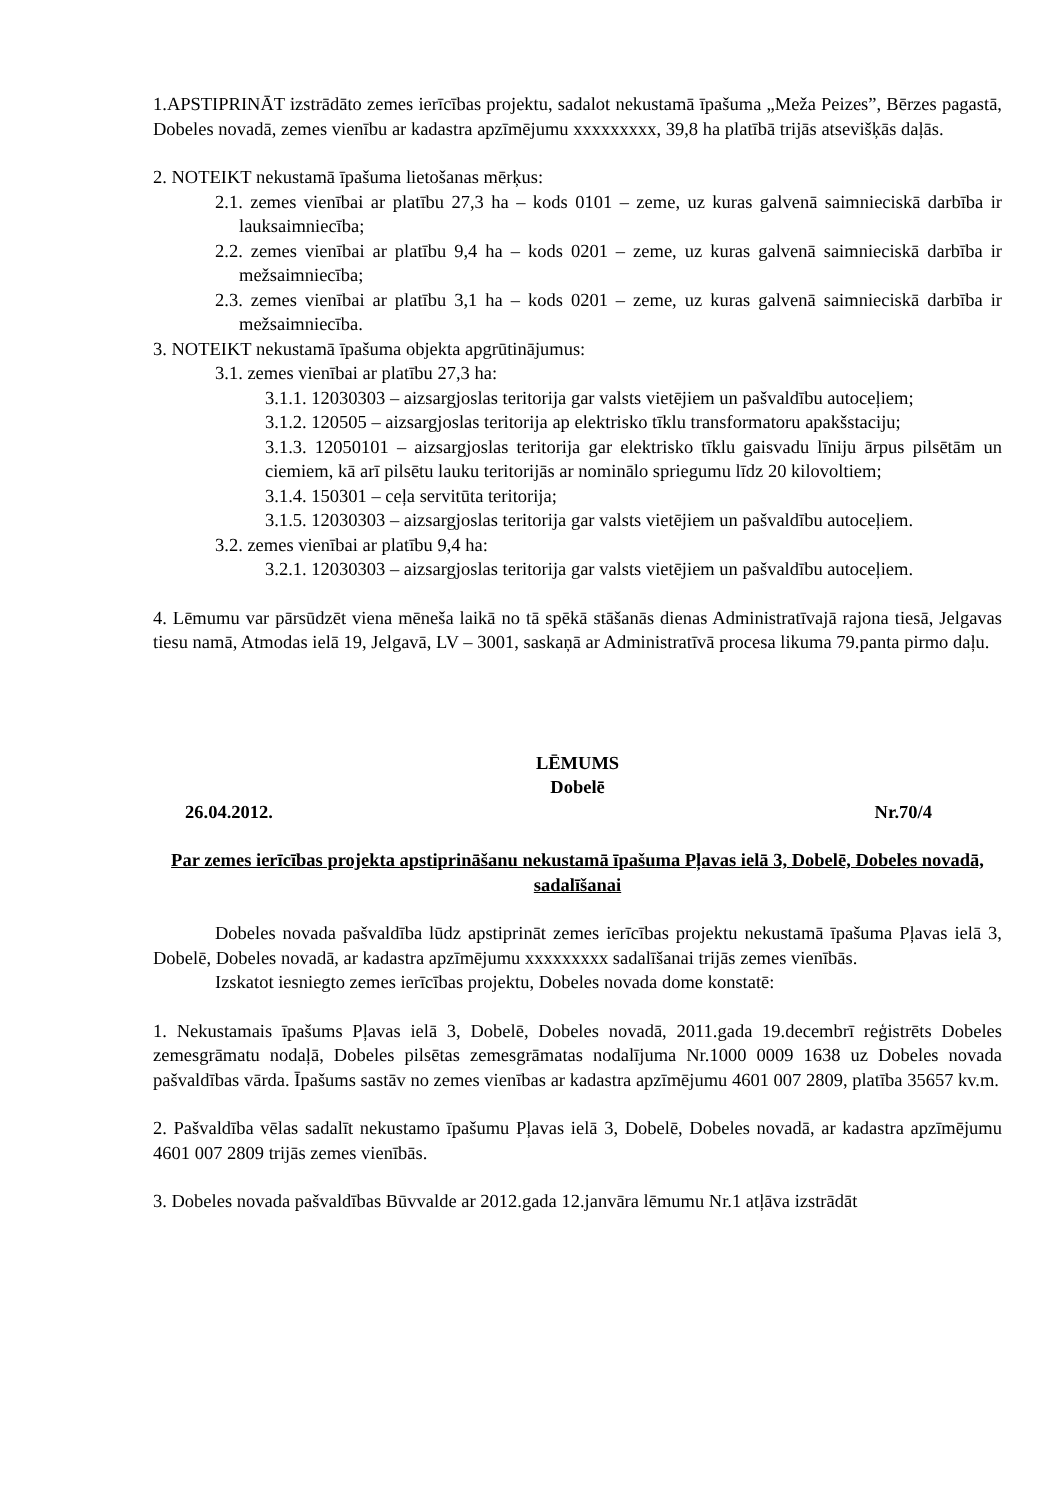1.APSTIPRINĀT izstrādāto zemes ierīcības projektu, sadalot nekustamā īpašuma „Meža Peizes”, Bērzes pagastā, Dobeles novadā, zemes vienību ar kadastra apzīmējumu xxxxxxxxx, 39,8 ha platībā trijās atsevišķās daļās.
2. NOTEIKT nekustamā īpašuma lietošanas mērķus:
2.1. zemes vienībai ar platību 27,3 ha – kods 0101 – zeme, uz kuras galvenā saimnieciskā darbība ir lauksaimniecība;
2.2. zemes vienībai ar platību 9,4 ha – kods 0201 – zeme, uz kuras galvenā saimnieciskā darbība ir mežsaimniecība;
2.3. zemes vienībai ar platību 3,1 ha – kods 0201 – zeme, uz kuras galvenā saimnieciskā darbība ir mežsaimniecība.
3. NOTEIKT nekustamā īpašuma objekta apgrūtinājumus:
3.1. zemes vienībai ar platību 27,3 ha:
3.1.1. 12030303 – aizsargjoslas teritorija gar valsts vietējiem un pašvaldību autoceļiem;
3.1.2. 120505 – aizsargjoslas teritorija ap elektrisko tīklu transformatoru apakšstaciju;
3.1.3. 12050101 – aizsargjoslas teritorija gar elektrisko tīklu gaisvadu līniju ārpus pilsētām un ciemiem, kā arī pilsētu lauku teritorijās ar nominālo spriegumu līdz 20 kilovoltiem;
3.1.4. 150301 – ceļa servitūta teritorija;
3.1.5. 12030303 – aizsargjoslas teritorija gar valsts vietējiem un pašvaldību autoceļiem.
3.2. zemes vienībai ar platību 9,4 ha:
3.2.1. 12030303 – aizsargjoslas teritorija gar valsts vietējiem un pašvaldību autoceļiem.
4. Lēmumu var pārsūdzēt viena mēneša laikā no tā spēkā stāšanās dienas Administratīvajā rajona tiesā, Jelgavas tiesu namā, Atmodas ielā 19, Jelgavā, LV – 3001, saskaņā ar Administratīvā procesa likuma 79.panta pirmo daļu.
LĒMUMS
Dobelē
26.04.2012. Nr.70/4
Par zemes ierīcības projekta apstiprināšanu nekustamā īpašuma Pļavas ielā 3, Dobelē, Dobeles novadā, sadalīšanai
Dobeles novada pašvaldība lūdz apstiprināt zemes ierīcības projektu nekustamā īpašuma Pļavas ielā 3, Dobelē, Dobeles novadā, ar kadastra apzīmējumu xxxxxxxxx sadalīšanai trijās zemes vienībās.
Izskatot iesniegto zemes ierīcības projektu, Dobeles novada dome konstatē:
1. Nekustamais īpašums Pļavas ielā 3, Dobelē, Dobeles novadā, 2011.gada 19.decembrī reģistrēts Dobeles zemesgrāmatu nodaļā, Dobeles pilsētas zemesgrāmatas nodalījuma Nr.1000 0009 1638 uz Dobeles novada pašvaldības vārda. Īpašums sastāv no zemes vienības ar kadastra apzīmējumu 4601 007 2809, platība 35657 kv.m.
2. Pašvaldība vēlas sadalīt nekustamo īpašumu Pļavas ielā 3, Dobelē, Dobeles novadā, ar kadastra apzīmējumu 4601 007 2809 trijās zemes vienībās.
3. Dobeles novada pašvaldības Būvvalde ar 2012.gada 12.janvāra lēmumu Nr.1 atļāva izstrādāt